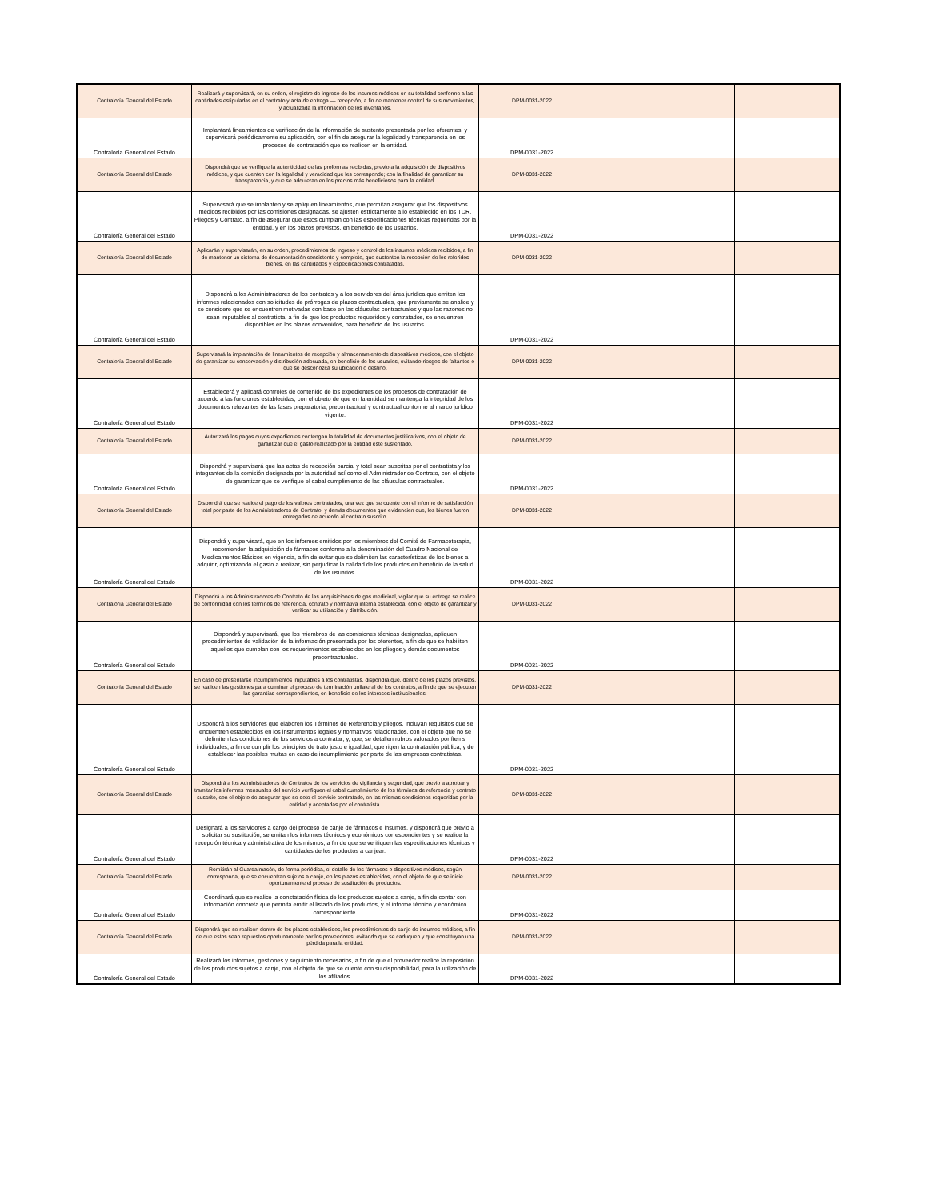| Contraloría General del Estado | Realizará y supervisará, en su orden, el registro de ingreso de los insumos médicos en su totalidad conforme a las cantidades estipuladas en el contrato y acta de entrega — recepción, a fin de mantener control de sus movimientos, y actualizada la información de los inventarios. | DPM-0031-2022 | | |
| Contraloría General del Estado | Implantará lineamientos de verificación de la información de sustento presentada por los oferentes, y supervisará periódicamente su aplicación, con el fin de asegurar la legalidad y transparencia en los procesos de contratación que se realicen en la entidad. | DPM-0031-2022 | | |
| Contraloría General del Estado | Dispondrá que se verifique la autenticidad de las proformas recibidas, previo a la adquisición de dispositivos médicos, y que cuenten con la legalidad y veracidad que les corresponde; con la finalidad de garantizar su transparencia, y que se adquieran en los precios más beneficiosos para la entidad. | DPM-0031-2022 | | |
| Contraloría General del Estado | Supervisará que se implanten y se apliquen lineamientos, que permitan asegurar que los dispositivos médicos recibidos por las comisiones designadas, se ajusten estrictamente a lo establecido en los TDR, Pliegos y Contrato, a fin de asegurar que estos cumplan con las especificaciones técnicas requeridas por la entidad, y en los plazos previstos, en beneficio de los usuarios. | DPM-0031-2022 | | |
| Contraloría General del Estado | Aplicarán y supervisarán, en su orden, procedimientos de ingreso y control de los insumos médicos recibidos, a fin de mantener un sistema de documentación consistente y completo, que sustenten la recepción de los referidos bienes, en las cantidades y especificaciones contratadas. | DPM-0031-2022 | | |
| Contraloría General del Estado | Dispondrá a los Administradores de los contratos y a los servidores del área jurídica que emiten los informes relacionados con solicitudes de prórrogas de plazos contractuales, que previamente se analice y se considere que se encuentren motivadas con base en las cláusulas contractuales y que las razones no sean imputables al contratista, a fin de que los productos requeridos y contratados, se encuentren disponibles en los plazos convenidos, para beneficio de los usuarios. | DPM-0031-2022 | | |
| Contraloría General del Estado | Supervisará la implantación de lineamientos de recepción y almacenamiento de dispositivos médicos, con el objeto de garantizar su conservación y distribución adecuada, en beneficio de los usuarios, evitando riesgos de faltantes o que se desconozca su ubicación o destino. | DPM-0031-2022 | | |
| Contraloría General del Estado | Establecerá y aplicará controles de contenido de los expedientes de los procesos de contratación de acuerdo a las funciones establecidas, con el objeto de que en la entidad se mantenga la integridad de los documentos relevantes de las fases preparatoria, precontractual y contractual conforme al marco jurídico vigente. | DPM-0031-2022 | | |
| Contraloría General del Estado | Autorizará los pagos cuyos expedientes contengan la totalidad de documentos justificativos, con el objeto de garantizar que el gasto realizado por la entidad esté sustentado. | DPM-0031-2022 | | |
| Contraloría General del Estado | Dispondrá y supervisará que las actas de recepción parcial y total sean suscritas por el contratista y los integrantes de la comisión designada por la autoridad así como el Administrador de Contrato, con el objeto de garantizar que se verifique el cabal cumplimiento de las cláusulas contractuales. | DPM-0031-2022 | | |
| Contraloría General del Estado | Dispondrá que se realice el pago de los valores contratados, una vez que se cuente con el informe de satisfacción total por parte de los Administradores de Contrato, y demás documentos que evidencien que, los bienes fueron entregados de acuerdo al contrato suscrito. | DPM-0031-2022 | | |
| Contraloría General del Estado | Dispondrá y supervisará, que en los informes emitidos por los miembros del Comité de Farmacoterapia, recomienden la adquisición de fármacos conforme a la denominación del Cuadro Nacional de Medicamentos Básicos en vigencia, a fin de evitar que se delimiten las características de los bienes a adquirir, optimizando el gasto a realizar, sin perjudicar la calidad de los productos en beneficio de la salud de los usuarios. | DPM-0031-2022 | | |
| Contraloría General del Estado | Dispondrá a los Administradores de Contrato de las adquisiciones de gas medicinal, vigilar que su entrega se realice de conformidad con los términos de referencia, contrato y normativa interna establecida, con el objeto de garantizar y verificar su utilización y distribución. | DPM-0031-2022 | | |
| Contraloría General del Estado | Dispondrá y supervisará, que los miembros de las comisiones técnicas designadas, apliquen procedimientos de validación de la información presentada por los oferentes, a fin de que se habiliten aquellos que cumplan con los requerimientos establecidos en los pliegos y demás documentos precontractuales. | DPM-0031-2022 | | |
| Contraloría General del Estado | En caso de presentarse incumplimientos imputables a los contratistas, dispondrá que, dentro de los plazos previstos, se realicen las gestiones para culminar el proceso de terminación unilateral de los contratos, a fin de que se ejecuten las garantías correspondientes, en beneficio de los intereses institucionales. | DPM-0031-2022 | | |
| Contraloría General del Estado | Dispondrá a los servidores que elaboren los Términos de Referencia y pliegos, incluyan requisitos que se encuentren establecidos en los instrumentos legales y normativos relacionados, con el objeto que no se delimiten las condiciones de los servicios a contratar; y, que, se detallen rubros valorados por ítems individuales; a fin de cumplir los principios de trato justo e igualdad, que rigen la contratación pública, y de establecer las posibles multas en caso de incumplimiento por parte de las empresas contratistas. | DPM-0031-2022 | | |
| Contraloría General del Estado | Dispondrá a los Administradores de Contratos de los servicios de vigilancia y seguridad, que previo a aprobar y tramitar los informes mensuales del servicio verifiquen el cabal cumplimiento de los términos de referencia y contrato suscrito, con el objeto de asegurar que se dote el servicio contratado, en las mismas condiciones requeridas por la entidad y aceptadas por el contratista. | DPM-0031-2022 | | |
| Contraloría General del Estado | Designará a los servidores a cargo del proceso de canje de fármacos e insumos, y dispondrá que previo a solicitar su sustitución, se emitan los informes técnicos y económicos correspondientes y se realice la recepción técnica y administrativa de los mismos, a fin de que se verifiquen las especificaciones técnicas y cantidades de los productos a canjear. | DPM-0031-2022 | | |
| Contraloría General del Estado | Remitirán al Guardalmacén, de forma periódica, el detalle de los fármacos o dispositivos médicos, según corresponda, que se encuentran sujetos a canje, en los plazos establecidos, con el objeto de que se inicie oportunamente el proceso de sustitución de productos. | DPM-0031-2022 | | |
| Contraloría General del Estado | Coordinará que se realice la constatación física de los productos sujetos a canje, a fin de contar con información concreta que permita emitir el listado de los productos, y el informe técnico y económico correspondiente. | DPM-0031-2022 | | |
| Contraloría General del Estado | Dispondrá que se realicen dentro de los plazos establecidos, los procedimientos de canje de insumos médicos, a fin de que estos sean repuestos oportunamente por los proveedores, evitando que se caduquen y que constituyan una pérdida para la entidad. | DPM-0031-2022 | | |
| Contraloría General del Estado | Realizará los informes, gestiones y seguimiento necesarios, a fin de que el proveedor realice la reposición de los productos sujetos a canje, con el objeto de que se cuente con su disponibilidad, para la utilización de los afiliados. | DPM-0031-2022 | | |